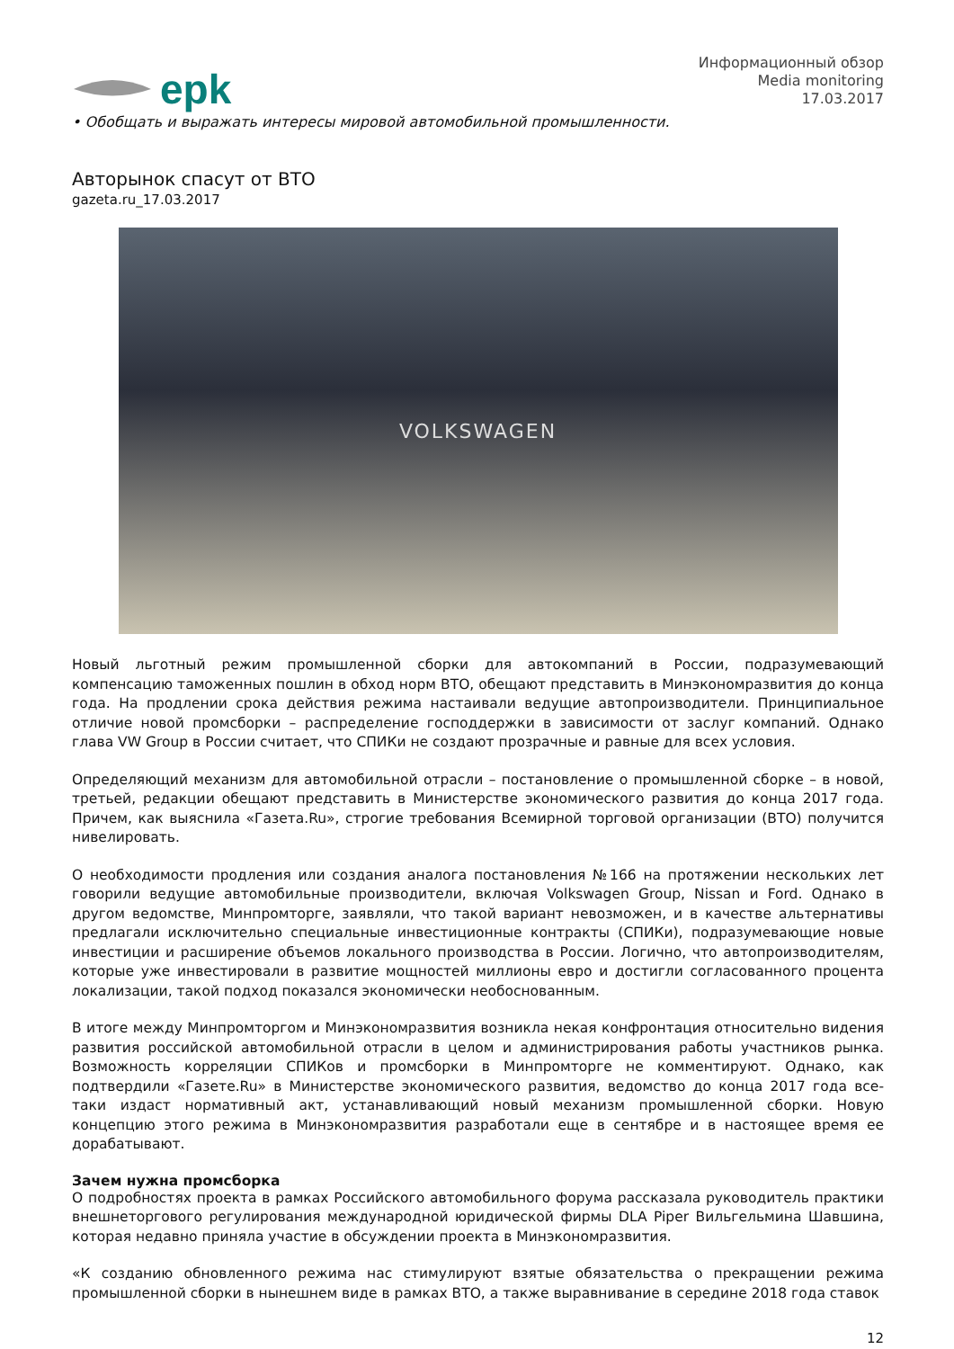еpk
Информационный обзор
Media monitoring
17.03.2017
• Обобщать и выражать интересы мировой автомобильной промышленности.
Авторынок спасут от ВТО
gazeta.ru_17.03.2017
VOLKSWAGEN
Новый льготный режим промышленной сборки для автокомпаний в России, подразумевающий компенсацию таможенных пошлин в обход норм ВТО, обещают представить в Минэкономразвития до конца года. На продлении срока действия режима настаивали ведущие автопроизводители. Принципиальное отличие новой промсборки – распределение господдержки в зависимости от заслуг компаний. Однако глава VW Group в России считает, что СПИКи не создают прозрачные и равные для всех условия.
Определяющий механизм для автомобильной отрасли – постановление о промышленной сборке – в новой, третьей, редакции обещают представить в Министерстве экономического развития до конца 2017 года. Причем, как выяснила «Газета.Ru», строгие требования Всемирной торговой организации (ВТО) получится нивелировать.
О необходимости продления или создания аналога постановления №166 на протяжении нескольких лет говорили ведущие автомобильные производители, включая Volkswagen Group, Nissan и Ford. Однако в другом ведомстве, Минпромторге, заявляли, что такой вариант невозможен, и в качестве альтернативы предлагали исключительно специальные инвестиционные контракты (СПИКи), подразумевающие новые инвестиции и расширение объемов локального производства в России. Логично, что автопроизводителям, которые уже инвестировали в развитие мощностей миллионы евро и достигли согласованного процента локализации, такой подход показался экономически необоснованным.
В итоге между Минпромторгом и Минэкономразвития возникла некая конфронтация относительно видения развития российской автомобильной отрасли в целом и администрирования работы участников рынка. Возможность корреляции СПИКов и промсборки в Минпромторге не комментируют. Однако, как подтвердили «Газете.Ru» в Министерстве экономического развития, ведомство до конца 2017 года все-таки издаст нормативный акт, устанавливающий новый механизм промышленной сборки. Новую концепцию этого режима в Минэкономразвития разработали еще в сентябре и в настоящее время ее дорабатывают.
Зачем нужна промсборка
О подробностях проекта в рамках Российского автомобильного форума рассказала руководитель практики внешнеторгового регулирования международной юридической фирмы DLA Piper Вильгельмина Шавшина, которая недавно приняла участие в обсуждении проекта в Минэкономразвития.
«К созданию обновленного режима нас стимулируют взятые обязательства о прекращении режима промышленной сборки в нынешнем виде в рамках ВТО, а также выравнивание в середине 2018 года ставок
12